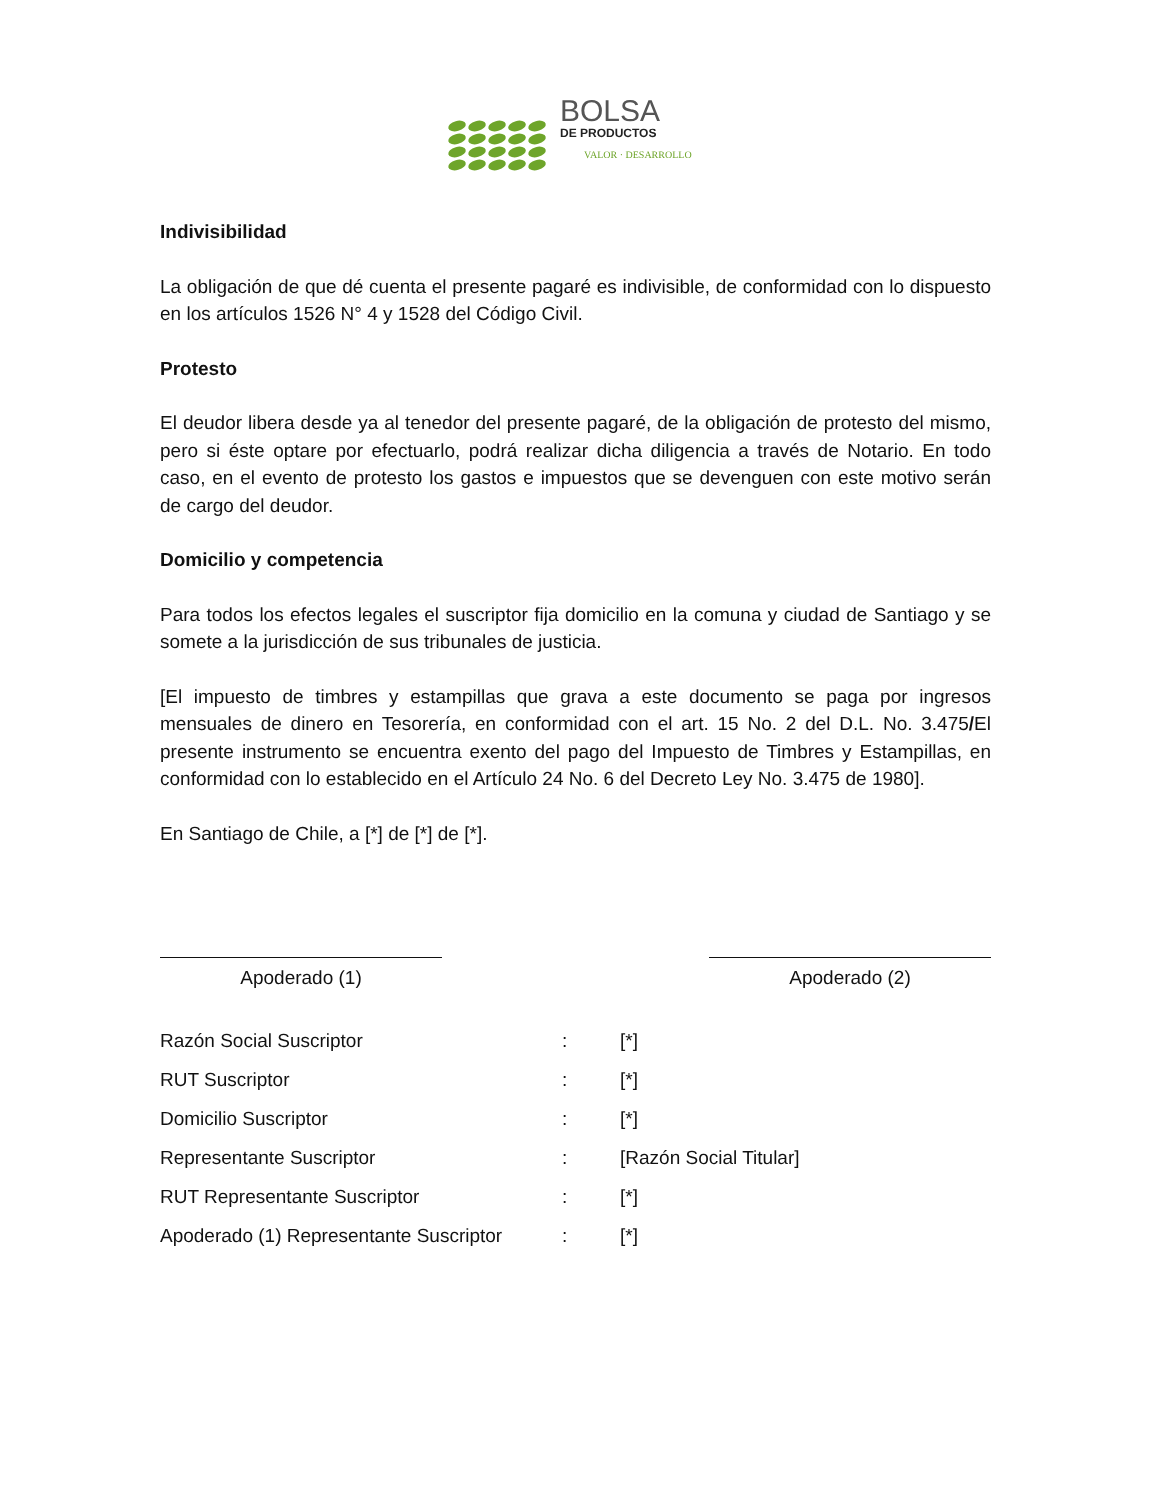BOLSA
DE PRODUCTOS
VALOR · DESARROLLO
Indivisibilidad
La obligación de que dé cuenta el presente pagaré es indivisible, de conformidad con lo dispuesto en los artículos 1526 N° 4 y 1528 del Código Civil.
Protesto
El deudor libera desde ya al tenedor del presente pagaré, de la obligación de protesto del mismo, pero si éste optare por efectuarlo, podrá realizar dicha diligencia a través de Notario. En todo caso, en el evento de protesto los gastos e impuestos que se devenguen con este motivo serán de cargo del deudor.
Domicilio y competencia
Para todos los efectos legales el suscriptor fija domicilio en la comuna y ciudad de Santiago y se somete a la jurisdicción de sus tribunales de justicia.
[El impuesto de timbres y estampillas que grava a este documento se paga por ingresos mensuales de dinero en Tesorería, en conformidad con el art. 15 No. 2 del D.L. No. 3.475/El presente instrumento se encuentra exento del pago del Impuesto de Timbres y Estampillas, en conformidad con lo establecido en el Artículo 24 No. 6 del Decreto Ley No. 3.475 de 1980].
En Santiago de Chile, a [*] de [*] de [*].
Apoderado (1) Apoderado (2)
| Razón Social Suscriptor | : | [*] |
| RUT Suscriptor | : | [*] |
| Domicilio Suscriptor | : | [*] |
| Representante Suscriptor | : | [Razón Social Titular] |
| RUT Representante Suscriptor | : | [*] |
| Apoderado (1) Representante Suscriptor | : | [*] |